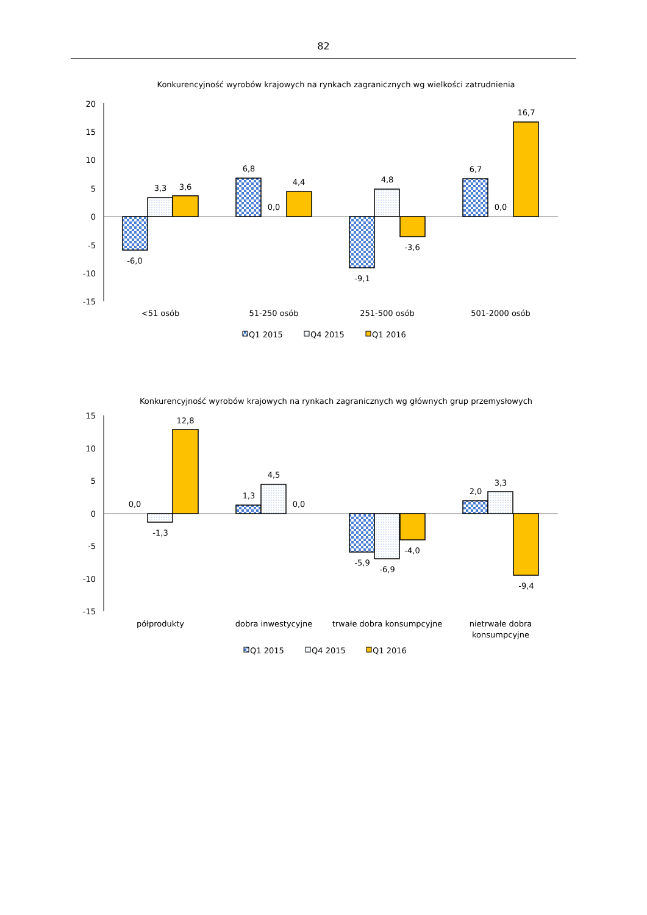82
Konkurencyjność wyrobów krajowych na rynkach zagranicznych wg wielkości zatrudnienia
20
15
10
5
0
-5
-10
-15
-6,0
3,3
3,6
6,8
0,0
4,4
-9,1
4,8
-3,6
6,7
0,0
16,7
<51 osób
51-250 osób
251-500 osób
501-2000 osób
Q1 2015
Q4 2015
Q1 2016
Konkurencyjność wyrobów krajowych na rynkach zagranicznych wg głównych grup przemysłowych
15
10
5
0
-5
-10
-15
0,0
-1,3
12,8
1,3
4,5
0,0
-5,9
-6,9
-4,0
2,0
3,3
-9,4
półprodukty
dobra inwestycyjne
trwałe dobra konsumpcyjne
nietrwałe dobra
konsumpcyjne
Q1 2015
Q4 2015
Q1 2016